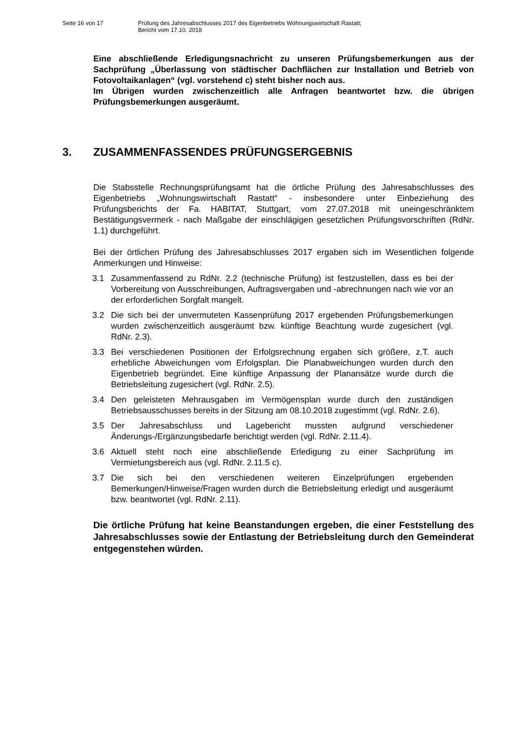Seite 16 von 17 Prüfung des Jahresabschlusses 2017 des Eigenbetriebs Wohnungswirtschaft Rastatt;
Bericht vom 17.10. 2018
Eine abschließende Erledigungsnachricht zu unseren Prüfungsbemerkungen aus der Sachprüfung „Überlassung von städtischer Dachflächen zur Installation und Betrieb von Fotovoltaikanlagen“ (vgl. vorstehend c) steht bisher noch aus.
Im Übrigen wurden zwischenzeitlich alle Anfragen beantwortet bzw. die übrigen Prüfungsbemerkungen ausgeräumt.
3. ZUSAMMENFASSENDES PRÜFUNGSERGEBNIS
Die Stabsstelle Rechnungsprüfungsamt hat die örtliche Prüfung des Jahresabschlusses des Eigenbetriebs „Wohnungswirtschaft Rastatt“ - insbesondere unter Einbeziehung des Prüfungsberichts der Fa. HABITAT, Stuttgart, vom 27.07.2018 mit uneingeschränktem Bestätigungsvermerk - nach Maßgabe der einschlägigen gesetzlichen Prüfungsvorschriften (RdNr. 1.1) durchgeführt.
Bei der örtlichen Prüfung des Jahresabschlusses 2017 ergaben sich im Wesentlichen folgende Anmerkungen und Hinweise:
3.1 Zusammenfassend zu RdNr. 2.2 (technische Prüfung) ist festzustellen, dass es bei der Vorbereitung von Ausschreibungen, Auftragsvergaben und -abrechnungen nach wie vor an der erforderlichen Sorgfalt mangelt.
3.2 Die sich bei der unvermuteten Kassenprüfung 2017 ergebenden Prüfungsbemerkungen wurden zwischenzeitlich ausgeräumt bzw. künftige Beachtung wurde zugesichert (vgl. RdNr. 2.3).
3.3 Bei verschiedenen Positionen der Erfolgsrechnung ergaben sich größere, z.T. auch erhebliche Abweichungen vom Erfolgsplan. Die Planabweichungen wurden durch den Eigenbetrieb begründet. Eine künftige Anpassung der Planansätze wurde durch die Betriebsleitung zugesichert (vgl. RdNr. 2.5).
3.4 Den geleisteten Mehrausgaben im Vermögensplan wurde durch den zuständigen Betriebsausschusses bereits in der Sitzung am 08.10.2018 zugestimmt (vgl. RdNr. 2.6).
3.5 Der Jahresabschluss und Lagebericht mussten aufgrund verschiedener Änderungs-/Ergänzungsbedarfe berichtigt werden (vgl. RdNr. 2.11.4).
3.6 Aktuell steht noch eine abschließende Erledigung zu einer Sachprüfung im Vermietungsbereich aus (vgl. RdNr. 2.11.5 c).
3.7 Die sich bei den verschiedenen weiteren Einzelprüfungen ergebenden Bemerkungen/Hinweise/Fragen wurden durch die Betriebsleitung erledigt und ausgeräumt bzw. beantwortet (vgl. RdNr. 2.11).
Die örtliche Prüfung hat keine Beanstandungen ergeben, die einer Feststellung des Jahresabschlusses sowie der Entlastung der Betriebsleitung durch den Gemeinderat entgegenstehen würden.